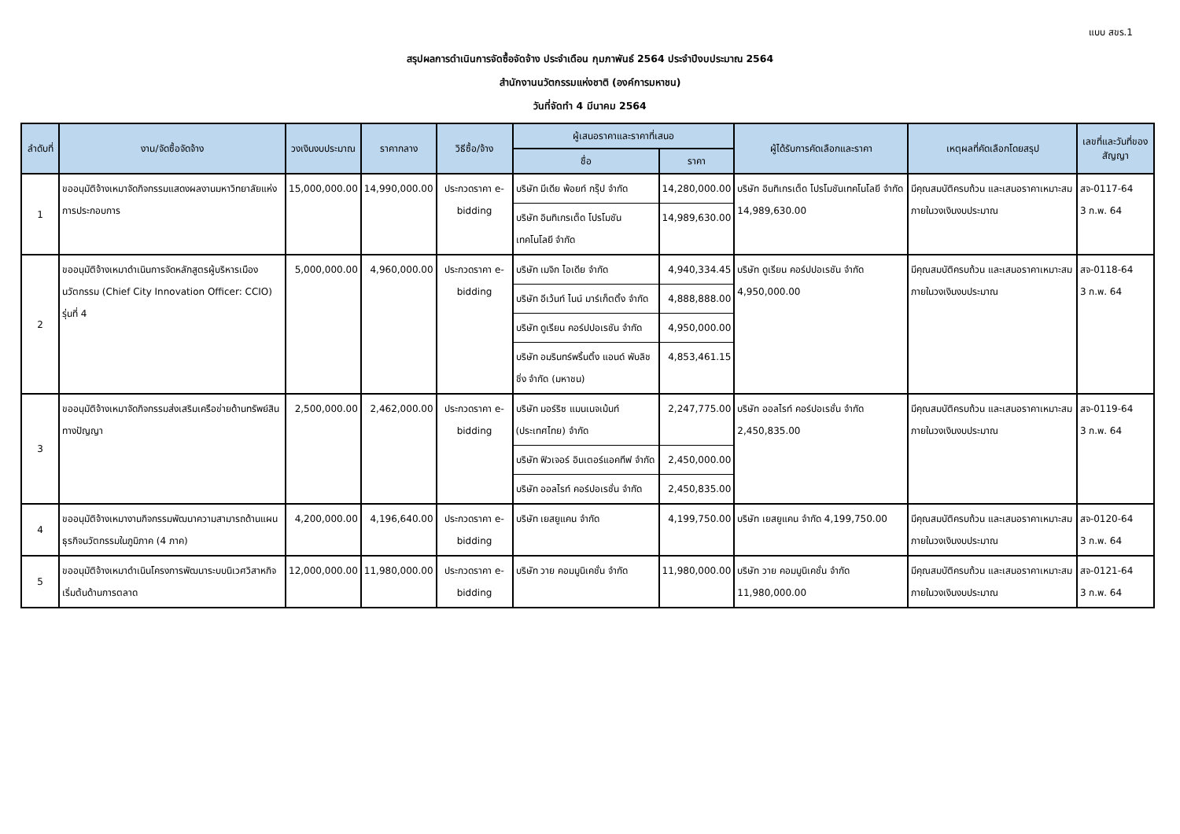แบบ สขร.1
สรุปผลการดำเนินการจัดซื้อจัดจ้าง ประจำเดือน กุมภาพันธ์ 2564 ประจำปีงบประมาณ 2564
สำนักงานนวัตกรรมแห่งชาติ (องค์การมหาชน)
วันที่จัดทำ 4 มีนาคม 2564
| ลำดับที่ | งาน/จัดซื้อจัดจ้าง | วงเงินงบประมาณ | ราคากลาง | วิธีซื้อ/จ้าง | ผู้เสนอราคาและราคาที่เสนอ | | ผู้ได้รับการคัดเลือกและราคา | เหตุผลที่คัดเลือกโดยสรุป | เลขที่และวันที่ของสัญญา |
| --- | --- | --- | --- | --- | --- | --- | --- | --- | --- |
| | | | | | ชื่อ | ราคา | | | |
| 1 | ขออนุมัติจ้างเหมาจัดกิจกรรมแสดงผลงานมหาวิทยาลัยแห่งการประกอบการ | 15,000,000.00 | 14,990,000.00 | ประกวดราคา e-bidding | บริษัท มีเดีย พ้อยท์ กรุ๊ป จำกัด | 14,280,000.00 | บริษัท อินทิเกรเต็ด โปรโมชันเทคโนโลยี จำกัด 14,989,630.00 | มีคุณสมบัติครบถ้วน และเสนอราคาเหมาะสม ภายในวงเงินงบประมาณ | สจ-0117-64 3 ก.พ. 64 |
| | | | | | บริษัท อินทิเกรเต็ด โปรโมชันเทคโนโลยี จำกัด | 14,989,630.00 | | | |
| 2 | ขออนุมัติจ้างเหมาดำเนินการจัดหลักสูตรผู้บริหารเมืองนวัตกรรม (Chief City Innovation Officer: CCIO) รุ่นที่ 4 | 5,000,000.00 | 4,960,000.00 | ประกวดราคา e-bidding | บริษัท เมจิก ไอเดีย จำกัด | 4,940,334.45 | บริษัท ดูเรียน คอร์ปปอเรชัน จำกัด 4,950,000.00 | มีคุณสมบัติครบถ้วน และเสนอราคาเหมาะสม ภายในวงเงินงบประมาณ | สจ-0118-64 3 ก.พ. 64 |
| | | | | | บริษัท อีเว้นท์ ไนน์ มาร์เก็ตติ้ง จำกัด | 4,888,888.00 | | | |
| | | | | | บริษัท ดูเรียน คอร์ปปอเรชัน จำกัด | 4,950,000.00 | | | |
| | | | | | บริษัท อมรินทร์พริ้นติ้ง แอนด์ พับลิชชิ่ง จำกัด (มหาชน) | 4,853,461.15 | | | |
| 3 | ขออนุมัติจ้างเหมาจัดกิจกรรมส่งเสริมเครือข่ายด้านทรัพย์สินทางปัญญา | 2,500,000.00 | 2,462,000.00 | ประกวดราคา e-bidding | บริษัท มอร์ริซ แมนเนจเม้นท์ (ประเทศไทย) จำกัด | 2,247,775.00 | บริษัท ออลไรท์ คอร์ปอเรชั่น จำกัด 2,450,835.00 | มีคุณสมบัติครบถ้วน และเสนอราคาเหมาะสม ภายในวงเงินงบประมาณ | สจ-0119-64 3 ก.พ. 64 |
| | | | | | บริษัท ฟิวเจอร์ อินเตอร์แอคทีฟ จำกัด | 2,450,000.00 | | | |
| | | | | | บริษัท ออลไรท์ คอร์ปอเรชั่น จำกัด | 2,450,835.00 | | | |
| 4 | ขออนุมัติจ้างเหมางานกิจกรรมพัฒนาความสามารถด้านแผนธุรกิจนวัตกรรมในภูมิภาค (4 ภาค) | 4,200,000.00 | 4,196,640.00 | ประกวดราคา e-bidding | บริษัท เยสยูแคน จำกัด | 4,199,750.00 | บริษัท เยสยูแคน จำกัด 4,199,750.00 | มีคุณสมบัติครบถ้วน และเสนอราคาเหมาะสม ภายในวงเงินงบประมาณ | สจ-0120-64 3 ก.พ. 64 |
| 5 | ขออนุมัติจ้างเหมาดำเนินโครงการพัฒนาระบบนิเวศวิสาหกิจเริ่มต้นด้านการตลาด | 12,000,000.00 | 11,980,000.00 | ประกวดราคา e-bidding | บริษัท วาย คอมมูนิเคชั่น จำกัด | 11,980,000.00 | บริษัท วาย คอมมูนิเคชั่น จำกัด 11,980,000.00 | มีคุณสมบัติครบถ้วน และเสนอราคาเหมาะสม ภายในวงเงินงบประมาณ | สจ-0121-64 3 ก.พ. 64 |